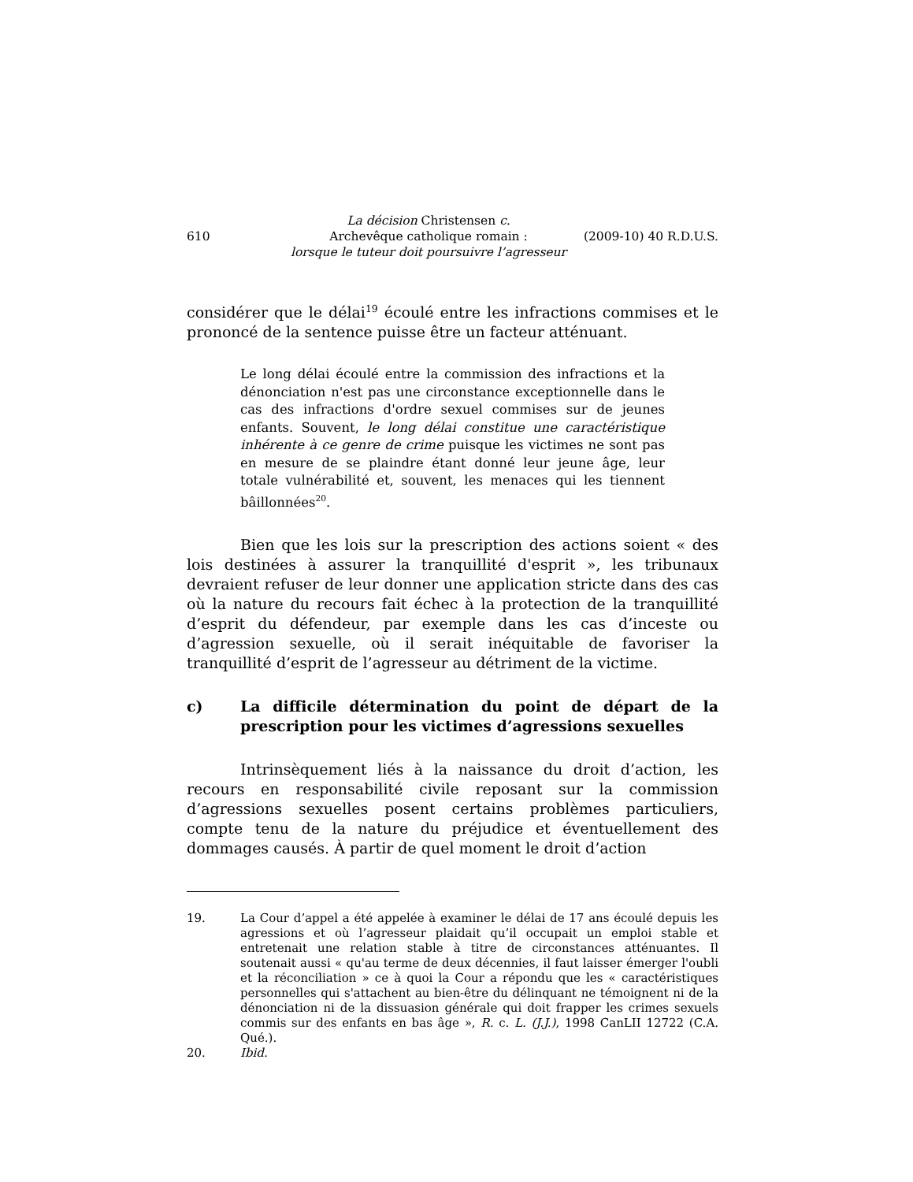610
La décision Christensen c.
Archevêque catholique romain :
lorsque le tuteur doit poursuivre l’agresseur
(2009-10) 40 R.D.U.S.
considérer que le délai<sup>19</sup> écoulé entre les infractions commises et le prononcé de la sentence puisse être un facteur atténuant.
Le long délai écoulé entre la commission des infractions et la dénonciation n'est pas une circonstance exceptionnelle dans le cas des infractions d'ordre sexuel commises sur de jeunes enfants. Souvent, le long délai constitue une caractéristique inhérente à ce genre de crime puisque les victimes ne sont pas en mesure de se plaindre étant donné leur jeune âge, leur totale vulnérabilité et, souvent, les menaces qui les tiennent bâillonnées<sup>20</sup>.
Bien que les lois sur la prescription des actions soient « des lois destinées à assurer la tranquillité d'esprit », les tribunaux devraient refuser de leur donner une application stricte dans des cas où la nature du recours fait échec à la protection de la tranquillité d’esprit du défendeur, par exemple dans les cas d’inceste ou d’agression sexuelle, où il serait inéquitable de favoriser la tranquillité d’esprit de l’agresseur au détriment de la victime.
c) La difficile détermination du point de départ de la prescription pour les victimes d’agressions sexuelles
Intrinsèquement liés à la naissance du droit d’action, les recours en responsabilité civile reposant sur la commission d’agressions sexuelles posent certains problèmes particuliers, compte tenu de la nature du préjudice et éventuellement des dommages causés. À partir de quel moment le droit d’action
19. La Cour d’appel a été appelée à examiner le délai de 17 ans écoulé depuis les agressions et où l’agresseur plaidait qu’il occupait un emploi stable et entretenait une relation stable à titre de circonstances atténuantes. Il soutenait aussi « qu'au terme de deux décennies, il faut laisser émerger l'oubli et la réconciliation » ce à quoi la Cour a répondu que les « caractéristiques personnelles qui s'attachent au bien-être du délinquant ne témoignent ni de la dénonciation ni de la dissuasion générale qui doit frapper les crimes sexuels commis sur des enfants en bas âge », R. c. L. (J.J.), 1998 CanLII 12722 (C.A. Qué.).
20. Ibid.